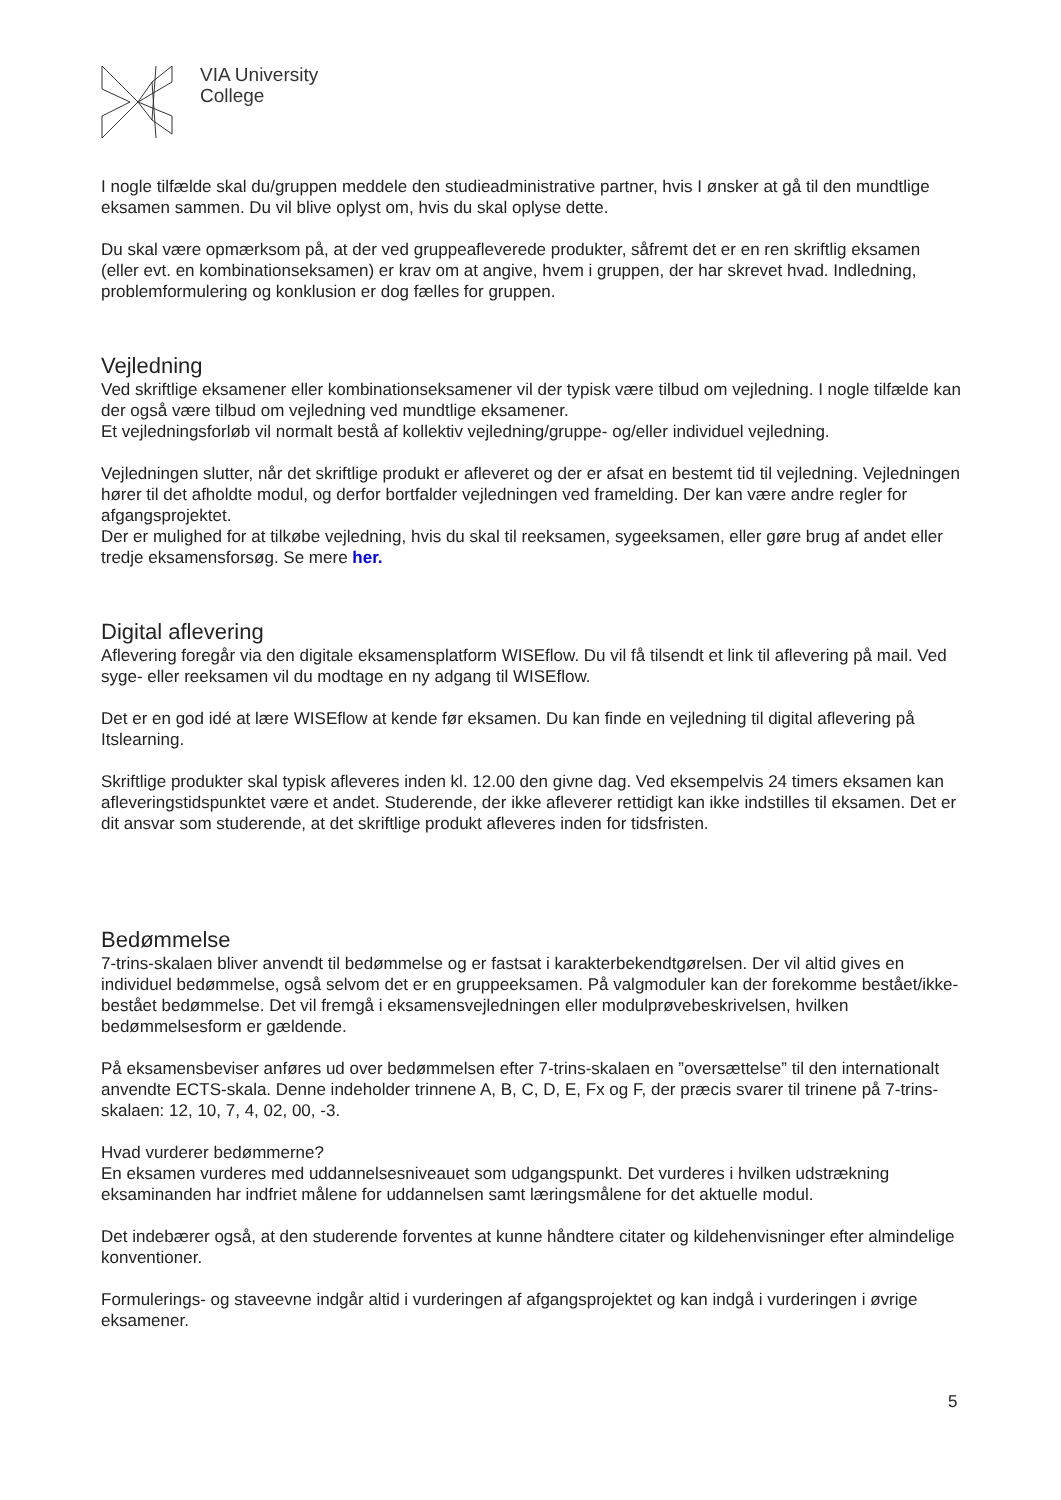VIA University
College
I nogle tilfælde skal du/gruppen meddele den studieadministrative partner, hvis I ønsker at gå til den mundtlige eksamen sammen. Du vil blive oplyst om, hvis du skal oplyse dette.
Du skal være opmærksom på, at der ved gruppeafleverede produkter, såfremt det er en ren skriftlig eksamen (eller evt. en kombinationseksamen) er krav om at angive, hvem i gruppen, der har skrevet hvad. Indledning, problemformulering og konklusion er dog fælles for gruppen.
Vejledning
Ved skriftlige eksamener eller kombinationseksamener vil der typisk være tilbud om vejledning. I nogle tilfælde kan der også være tilbud om vejledning ved mundtlige eksamener.
Et vejledningsforløb vil normalt bestå af kollektiv vejledning/gruppe- og/eller individuel vejledning.
Vejledningen slutter, når det skriftlige produkt er afleveret og der er afsat en bestemt tid til vejledning. Vejledningen hører til det afholdte modul, og derfor bortfalder vejledningen ved framelding. Der kan være andre regler for afgangsprojektet.
Der er mulighed for at tilkøbe vejledning, hvis du skal til reeksamen, sygeeksamen, eller gøre brug af andet eller tredje eksamensforsøg. Se mere her.
Digital aflevering
Aflevering foregår via den digitale eksamensplatform WISEflow. Du vil få tilsendt et link til aflevering på mail. Ved syge- eller reeksamen vil du modtage en ny adgang til WISEflow.
Det er en god idé at lære WISEflow at kende før eksamen. Du kan finde en vejledning til digital aflevering på Itslearning.
Skriftlige produkter skal typisk afleveres inden kl. 12.00 den givne dag. Ved eksempelvis 24 timers eksamen kan afleveringstidspunktet være et andet. Studerende, der ikke afleverer rettidigt kan ikke indstilles til eksamen. Det er dit ansvar som studerende, at det skriftlige produkt afleveres inden for tidsfristen.
Bedømmelse
7-trins-skalaen bliver anvendt til bedømmelse og er fastsat i karakterbekendtgørelsen. Der vil altid gives en individuel bedømmelse, også selvom det er en gruppeeksamen. På valgmoduler kan der forekomme bestået/ikke-bestået bedømmelse. Det vil fremgå i eksamensvejledningen eller modulprøvebeskrivelsen, hvilken bedømmelsesform er gældende.
På eksamensbeviser anføres ud over bedømmelsen efter 7-trins-skalaen en ”oversættelse” til den internationalt anvendte ECTS-skala. Denne indeholder trinnene A, B, C, D, E, Fx og F, der præcis svarer til trinene på 7-trins-skalaen: 12, 10, 7, 4, 02, 00, -3.
Hvad vurderer bedømmerne?
En eksamen vurderes med uddannelsesniveauet som udgangspunkt. Det vurderes i hvilken udstrækning eksaminanden har indfriet målene for uddannelsen samt læringsmålene for det aktuelle modul.
Det indebærer også, at den studerende forventes at kunne håndtere citater og kildehenvisninger efter almindelige konventioner.
Formulerings- og staveevne indgår altid i vurderingen af afgangsprojektet og kan indgå i vurderingen i øvrige eksamener.
5